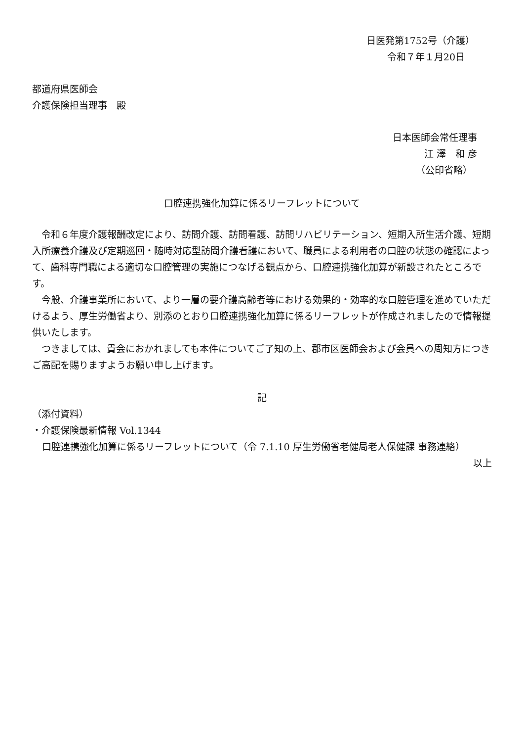日医発第1752号（介護）
令和７年１月20日
都道府県医師会
介護保険担当理事　殿
日本医師会常任理事
江 澤　和 彦
（公印省略）
口腔連携強化加算に係るリーフレットについて
令和６年度介護報酬改定により、訪問介護、訪問看護、訪問リハビリテーション、短期入所生活介護、短期入所療養介護及び定期巡回・随時対応型訪問介護看護において、職員による利用者の口腔の状態の確認によって、歯科専門職による適切な口腔管理の実施につなげる観点から、口腔連携強化加算が新設されたところです。
今般、介護事業所において、より一層の要介護高齢者等における効果的・効率的な口腔管理を進めていただけるよう、厚生労働省より、別添のとおり口腔連携強化加算に係るリーフレットが作成されましたので情報提供いたします。
つきましては、貴会におかれましても本件についてご了知の上、郡市区医師会および会員への周知方につきご高配を賜りますようお願い申し上げます。
記
（添付資料）
・介護保険最新情報 Vol.1344
口腔連携強化加算に係るリーフレットについて（令 7.1.10 厚生労働省老健局老人保健課 事務連絡）
以上